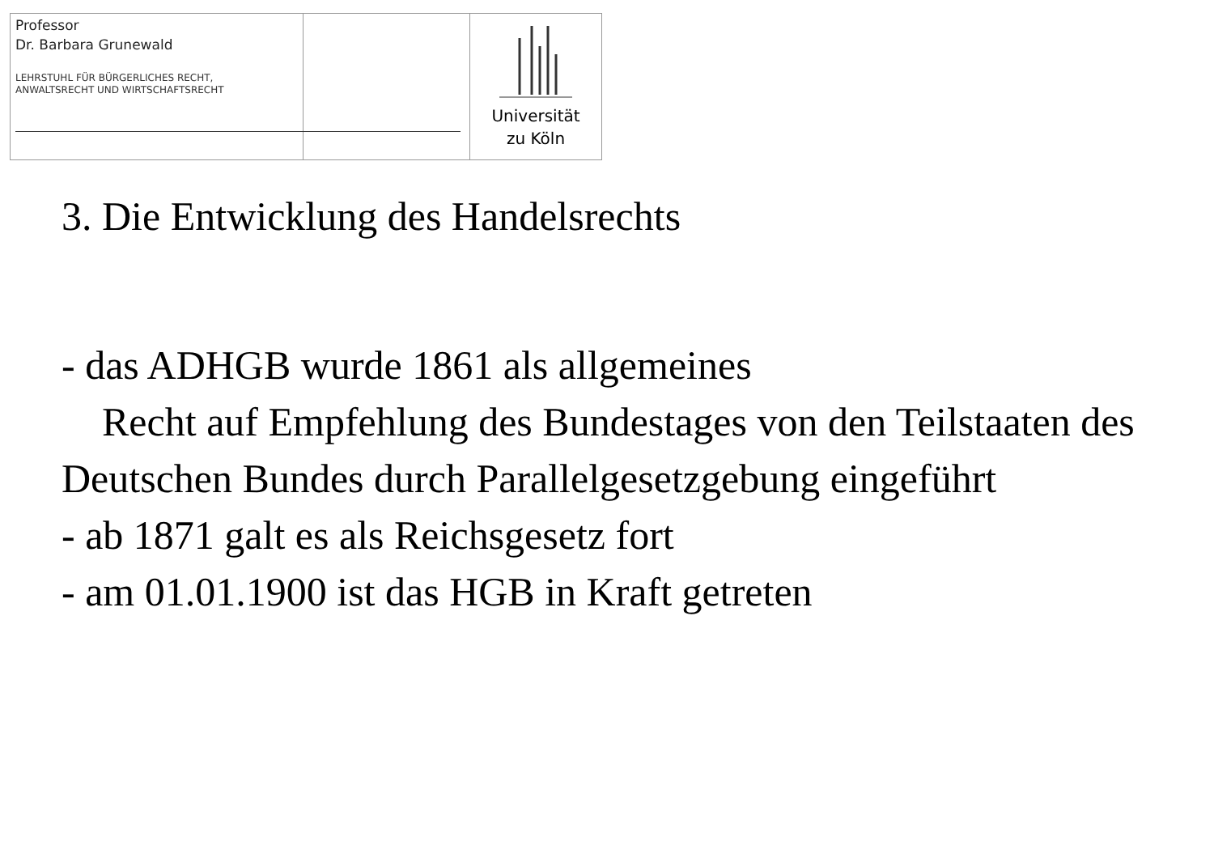Professor
Dr. Barbara Grunewald
LEHRSTUHL FÜR BÜRGERLICHES RECHT,
ANWALTSRECHT UND WIRTSCHAFTSRECHT
Universität
zu Köln
3. Die Entwicklung des Handelsrechts
- das ADHGB wurde 1861 als allgemeines
Recht auf Empfehlung des Bundestages von den Teilstaaten des Deutschen Bundes durch Parallelgesetzgebung eingeführt
- ab 1871 galt es als Reichsgesetz fort
- am 01.01.1900 ist das HGB in Kraft getreten